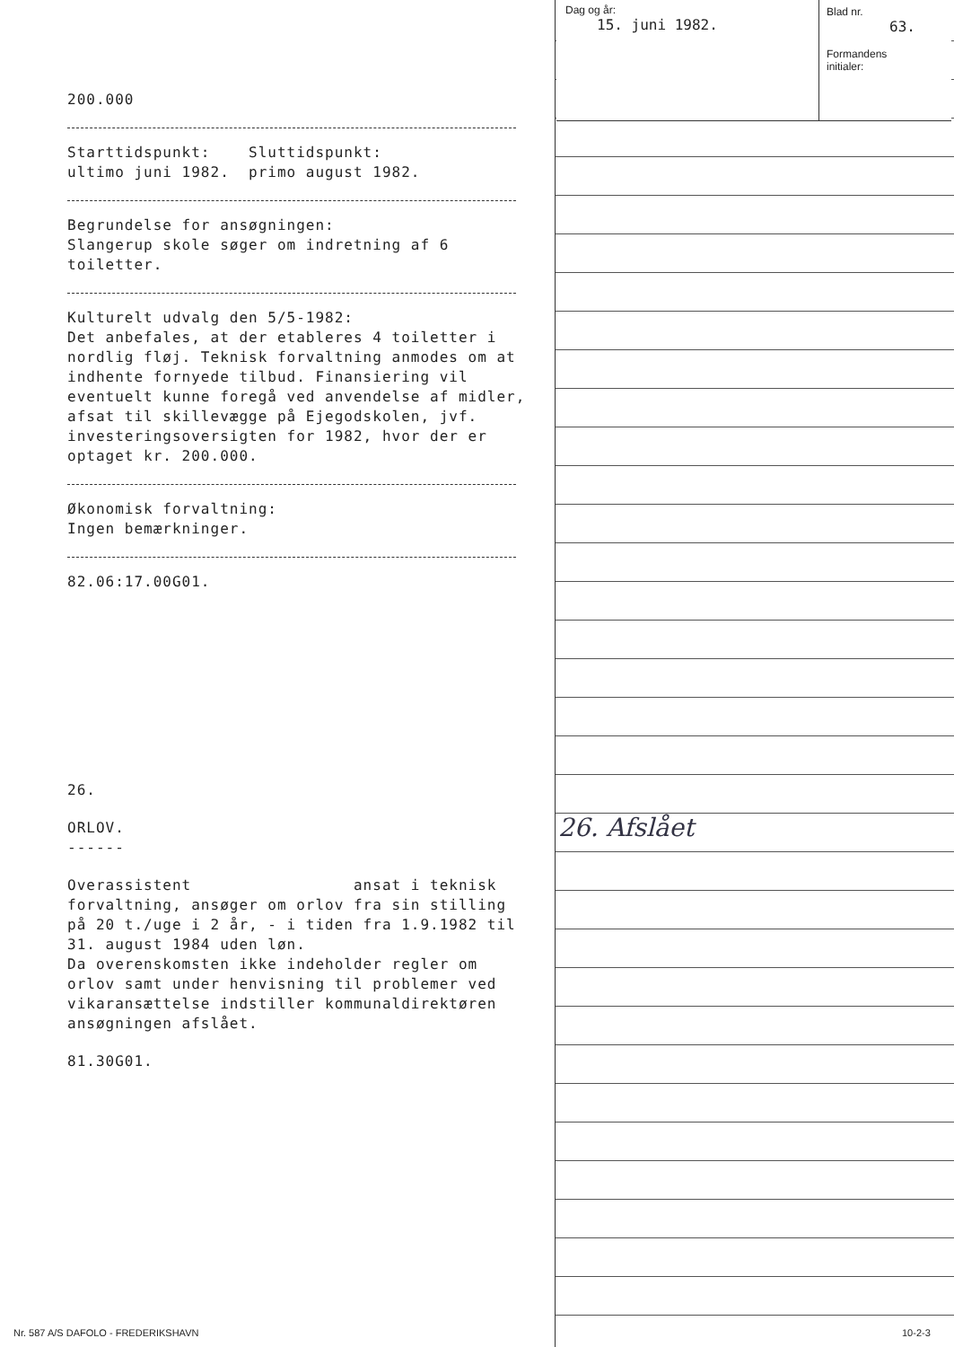Dag og år:
15. juni 1982.
Blad nr.
63.
Formandens
initialer:
200.000
Starttidspunkt: Sluttidspunkt:
ultimo juni 1982. primo august 1982.
Begrundelse for ansøgningen:
Slangerup skole søger om indretning af 6 toiletter.
Kulturelt udvalg den 5/5-1982:
Det anbefales, at der etableres 4 toiletter i nordlig fløj. Teknisk forvaltning anmodes om at indhente fornyede tilbud. Finansiering vil eventuelt kunne foregå ved anvendelse af midler, afsat til skillevægge på Ejegodskolen, jvf. investeringsoversigten for 1982, hvor der er optaget kr. 200.000.
Økonomisk forvaltning:
Ingen bemærkninger.
82.06:17.00G01.
26.
ORLOV.
------
Overassistent ansat i teknisk forvaltning, ansøger om orlov fra sin stilling på 20 t./uge i 2 år, - i tiden fra 1.9.1982 til 31. august 1984 uden løn.
Da overenskomsten ikke indeholder regler om orlov samt under henvisning til problemer ved vikaransættelse indstiller kommunaldirektøren ansøgningen afslået.
81.30G01.
26. Afslået
Nr. 587 A/S DAFOLO - FREDERIKSHAVN
10-2-3